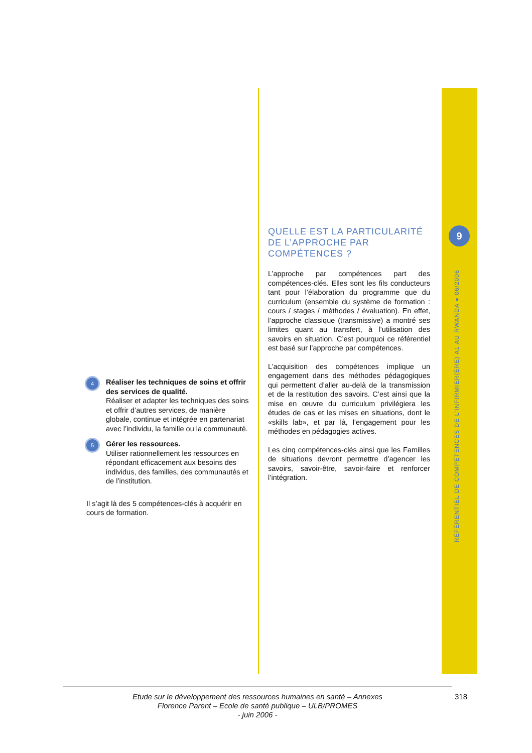9
RÉFÉRENTIEL DE COMPÉTENCES DE L’INFIRMIER(ÈRE) A1 AU RWANDA ● 06/2006
4
Réaliser les techniques de soins et offrir des services de qualité.
Réaliser et adapter les techniques des soins et offrir d’autres services, de manière globale, continue et intégrée en partenariat avec l’individu, la famille ou la communauté.
5
Gérer les ressources.
Utiliser rationnellement les ressources en répondant efficacement aux besoins des individus, des familles, des communautés et de l’institution.
Il s’agit là des 5 compétences-clés à acquérir en cours de formation.
QUELLE EST LA PARTICULARITÉ DE L’APPROCHE PAR COMPÉTENCES ?
L’approche par compétences part des compétences-clés. Elles sont les fils conducteurs tant pour l’élaboration du programme que du curriculum (ensemble du système de formation : cours / stages / méthodes / évaluation). En effet, l’approche classique (transmissive) a montré ses limites quant au transfert, à l’utilisation des savoirs en situation. C’est pourquoi ce référentiel est basé sur l’approche par compétences.
L’acquisition des compétences implique un engagement dans des méthodes pédagogiques qui permettent d’aller au-delà de la transmission et de la restitution des savoirs. C’est ainsi que la mise en œuvre du curriculum privilégiera les études de cas et les mises en situations, dont le «skills lab», et par là, l’engagement pour les méthodes en pédagogies actives.
Les cinq compétences-clés ainsi que les Familles de situations devront permettre d’agencer les savoirs, savoir-être, savoir-faire et renforcer l’intégration.
Etude sur le développement des ressources humaines en santé – Annexes
Florence Parent – Ecole de santé publique – ULB/PROMES
- juin 2006 -
318